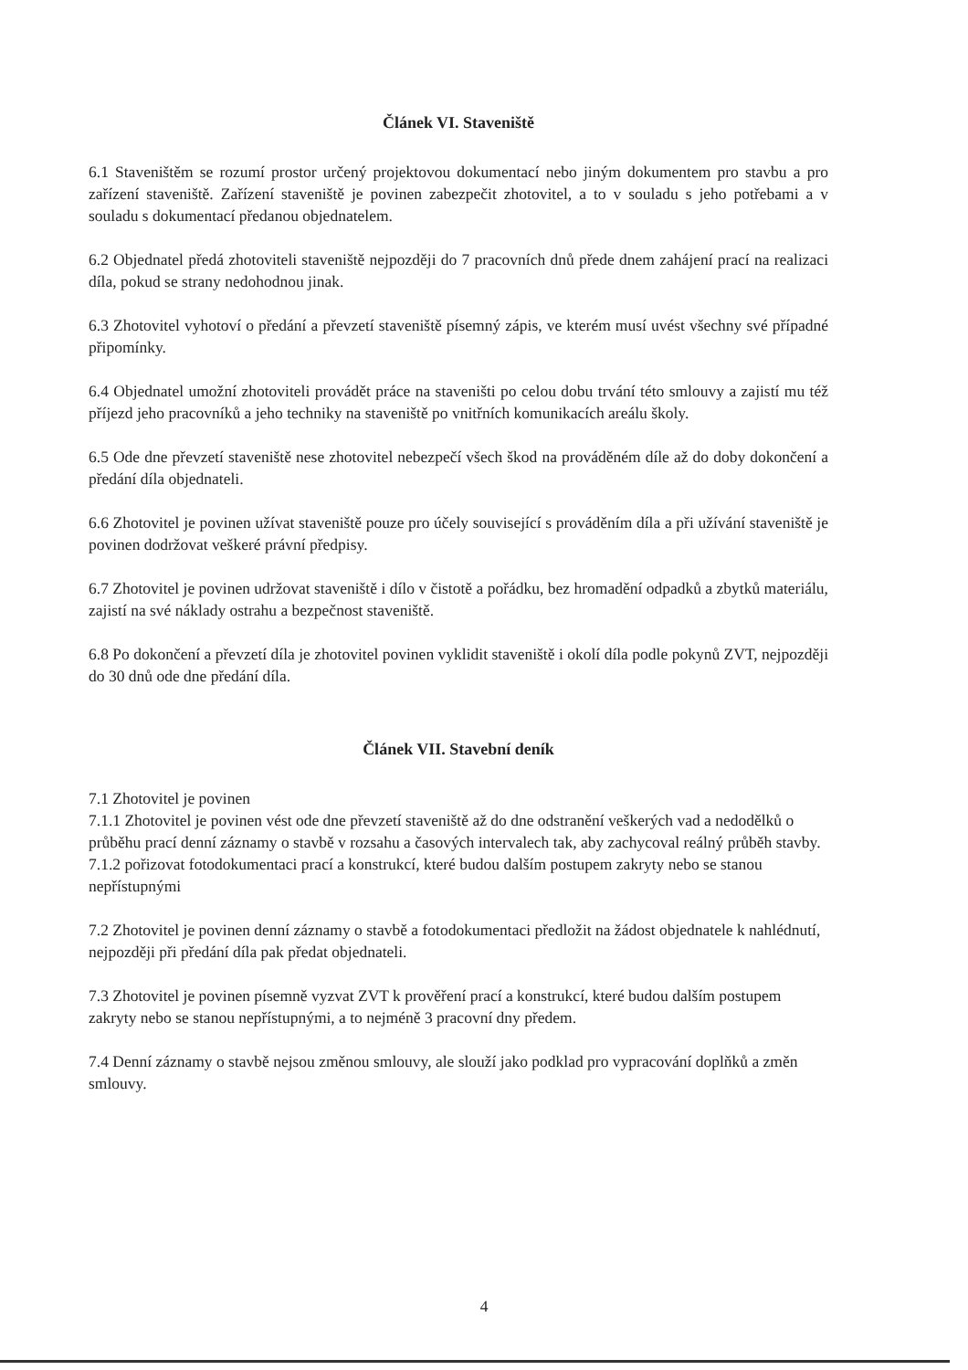Článek VI. Staveniště
6.1 Staveništěm se rozumí prostor určený projektovou dokumentací nebo jiným dokumentem pro stavbu a pro zařízení staveniště. Zařízení staveniště je povinen zabezpečit zhotovitel, a to v souladu s jeho potřebami a v souladu s dokumentací předanou objednatelem.
6.2 Objednatel předá zhotoviteli staveniště nejpozději do 7 pracovních dnů přede dnem zahájení prací na realizaci díla, pokud se strany nedohodnou jinak.
6.3 Zhotovitel vyhotoví o předání a převzetí staveniště písemný zápis, ve kterém musí uvést všechny své případné připomínky.
6.4 Objednatel umožní zhotoviteli provádět práce na staveništi po celou dobu trvání této smlouvy a zajistí mu též příjezd jeho pracovníků a jeho techniky na staveniště po vnitřních komunikacích areálu školy.
6.5 Ode dne převzetí staveniště nese zhotovitel nebezpečí všech škod na prováděném díle až do doby dokončení a předání díla objednateli.
6.6 Zhotovitel je povinen užívat staveniště pouze pro účely související s prováděním díla a při užívání staveniště je povinen dodržovat veškeré právní předpisy.
6.7 Zhotovitel je povinen udržovat staveniště i dílo v čistotě a pořádku, bez hromadění odpadků a zbytků materiálu, zajistí na své náklady ostrahu a bezpečnost staveniště.
6.8 Po dokončení a převzetí díla je zhotovitel povinen vyklidit staveniště i okolí díla podle pokynů ZVT, nejpozději do 30 dnů ode dne předání díla.
Článek VII. Stavební deník
7.1 Zhotovitel je povinen
7.1.1 Zhotovitel je povinen vést ode dne převzetí staveniště až do dne odstranění veškerých vad a nedodělků o průběhu prací denní záznamy o stavbě v rozsahu a časových intervalech tak, aby zachycoval reálný průběh stavby.
7.1.2 pořizovat fotodokumentaci prací a konstrukcí, které budou dalším postupem zakryty nebo se stanou nepřístupnými
7.2 Zhotovitel je povinen denní záznamy o stavbě a fotodokumentaci předložit na žádost objednatele k nahlédnutí, nejpozději při předání díla pak předat objednateli.
7.3 Zhotovitel je povinen písemně vyzvat ZVT k prověření prací a konstrukcí, které budou dalším postupem zakryty nebo se stanou nepřístupnými, a to nejméně 3 pracovní dny předem.
7.4 Denní záznamy o stavbě nejsou změnou smlouvy, ale slouží jako podklad pro vypracování doplňků a změn smlouvy.
4